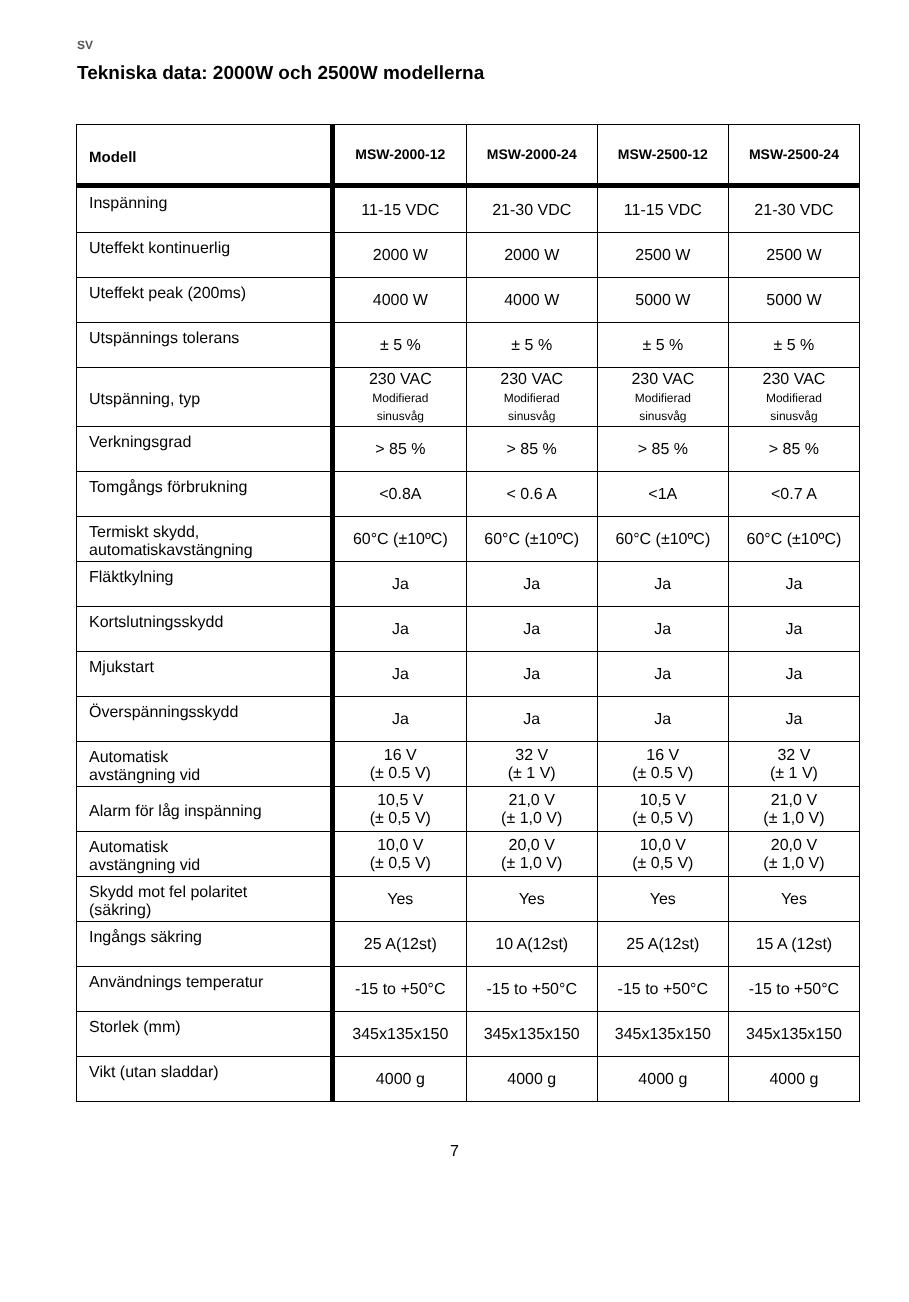SV
Tekniska data: 2000W och 2500W modellerna
| Modell | MSW-2000-12 | MSW-2000-24 | MSW-2500-12 | MSW-2500-24 |
| --- | --- | --- | --- | --- |
| Inspänning | 11-15 VDC | 21-30 VDC | 11-15 VDC | 21-30 VDC |
| Uteffekt kontinuerlig | 2000 W | 2000 W | 2500 W | 2500 W |
| Uteffekt peak (200ms) | 4000 W | 4000 W | 5000 W | 5000 W |
| Utspännings tolerans | ± 5 % | ± 5 % | ± 5 % | ± 5 % |
| Utspänning, typ | 230 VAC Modifierad sinusvåg | 230 VAC Modifierad sinusvåg | 230 VAC Modifierad sinusvåg | 230 VAC Modifierad sinusvåg |
| Verkningsgrad | > 85 % | > 85 % | > 85 % | > 85 % |
| Tomgångs förbrukning | <0.8A | < 0.6 A | <1A | <0.7 A |
| Termiskt skydd, automatiskavstängning | 60°C (±10ºC) | 60°C (±10ºC) | 60°C (±10ºC) | 60°C (±10ºC) |
| Fläktkylning | Ja | Ja | Ja | Ja |
| Kortslutningsskydd | Ja | Ja | Ja | Ja |
| Mjukstart | Ja | Ja | Ja | Ja |
| Överspänningsskydd | Ja | Ja | Ja | Ja |
| Automatisk avstängning vid | 16 V (± 0.5 V) | 32 V (± 1 V) | 16 V (± 0.5 V) | 32 V (± 1 V) |
| Alarm för låg inspänning | 10,5 V (± 0,5 V) | 21,0 V (± 1,0 V) | 10,5 V (± 0,5 V) | 21,0 V (± 1,0 V) |
| Automatisk avstängning vid | 10,0 V (± 0,5 V) | 20,0 V (± 1,0 V) | 10,0 V (± 0,5 V) | 20,0 V (± 1,0 V) |
| Skydd mot fel polaritet (säkring) | Yes | Yes | Yes | Yes |
| Ingångs säkring | 25 A(12st) | 10 A(12st) | 25 A(12st) | 15 A (12st) |
| Användnings temperatur | -15 to +50°C | -15 to +50°C | -15 to +50°C | -15 to +50°C |
| Storlek (mm) | 345x135x150 | 345x135x150 | 345x135x150 | 345x135x150 |
| Vikt (utan sladdar) | 4000 g | 4000 g | 4000 g | 4000 g |
7